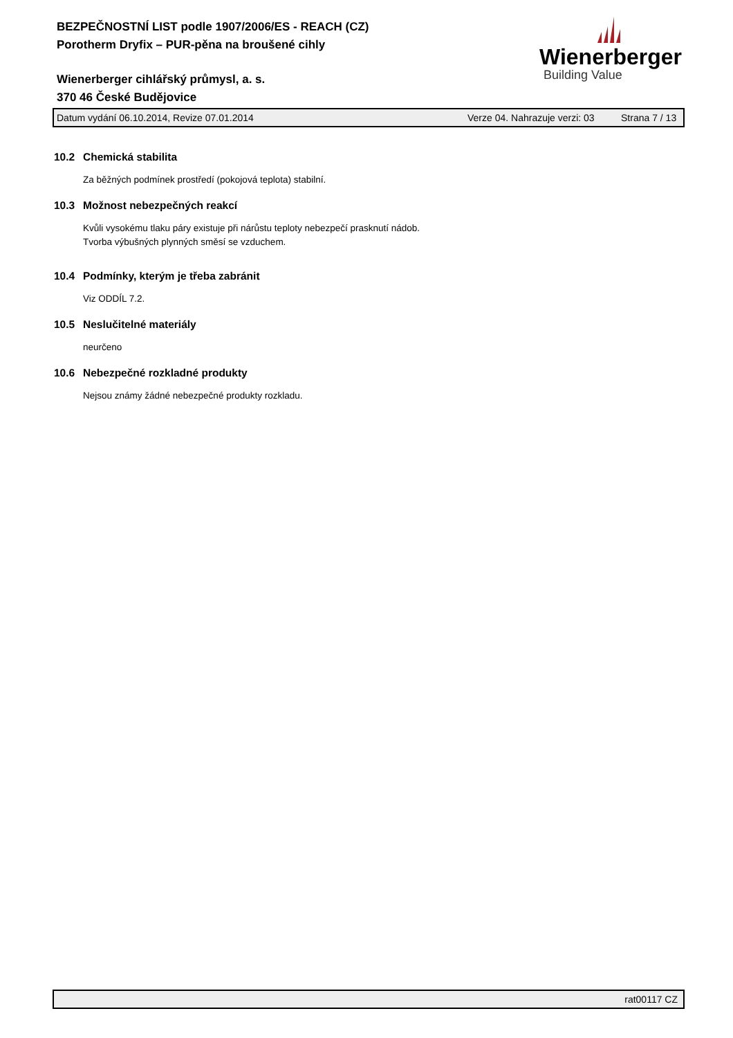BEZPEČNOSTNÍ LIST podle 1907/2006/ES - REACH (CZ)
Porotherm Dryfix – PUR-pěna na broušené cihly
Wienerberger cihlářský průmysl, a. s.
370 46 České Budějovice
Wienerberger
Building Value
Datum vydání 06.10.2014, Revize 07.01.2014 Verze 04. Nahrazuje verzi: 03 Strana 7 / 13
10.2 Chemická stabilita
Za běžných podmínek prostředí (pokojová teplota) stabilní.
10.3 Možnost nebezpečných reakcí
Kvůli vysokému tlaku páry existuje při nárůstu teploty nebezpečí prasknutí nádob.
Tvorba výbušných plynných směsí se vzduchem.
10.4 Podmínky, kterým je třeba zabránit
Viz ODDÍL 7.2.
10.5 Neslučitelné materiály
neurčeno
10.6 Nebezpečné rozkladné produkty
Nejsou známy žádné nebezpečné produkty rozkladu.
rat00117 CZ